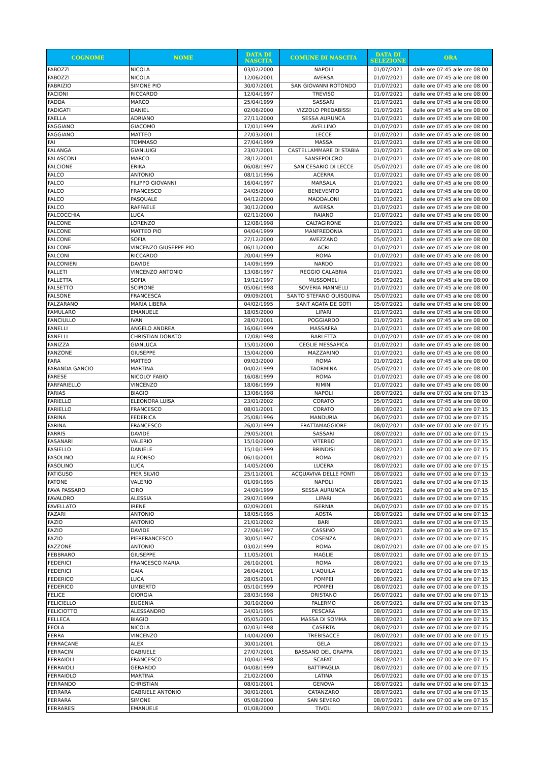| COGNOME | NOME | DATA DI NASCITA | COMUNE DI NASCITA | DATA DI SELEZIONE | ORA |
| --- | --- | --- | --- | --- | --- |
| FABOZZI | NICOLA | 03/02/2000 | NAPOLI | 01/07/2021 | dalle ore 07:45 alle ore 08:00 |
| FABOZZI | NICOLA | 12/06/2001 | AVERSA | 01/07/2021 | dalle ore 07:45 alle ore 08:00 |
| FABRIZIO | SIMONE PIO | 30/07/2001 | SAN GIOVANNI ROTONDO | 01/07/2021 | dalle ore 07:45 alle ore 08:00 |
| FACIONI | RICCARDO | 12/04/1997 | TREVISO | 01/07/2021 | dalle ore 07:45 alle ore 08:00 |
| FADDA | MARCO | 25/04/1999 | SASSARI | 01/07/2021 | dalle ore 07:45 alle ore 08:00 |
| FADIGATI | DANIEL | 02/06/2000 | VIZZOLO PREDABISSI | 01/07/2021 | dalle ore 07:45 alle ore 08:00 |
| FAELLA | ADRIANO | 27/11/2000 | SESSA AURUNCA | 01/07/2021 | dalle ore 07:45 alle ore 08:00 |
| FAGGIANO | GIACOMO | 17/01/1999 | AVELLINO | 01/07/2021 | dalle ore 07:45 alle ore 08:00 |
| FAGGIANO | MATTEO | 27/03/2001 | LECCE | 01/07/2021 | dalle ore 07:45 alle ore 08:00 |
| FAI | TOMMASO | 27/04/1999 | MASSA | 01/07/2021 | dalle ore 07:45 alle ore 08:00 |
| FALANGA | GIANLUIGI | 23/07/2001 | CASTELLAMMARE DI STABIA | 01/07/2021 | dalle ore 07:45 alle ore 08:00 |
| FALASCONI | MARCO | 28/12/2001 | SANSEPOLCRO | 01/07/2021 | dalle ore 07:45 alle ore 08:00 |
| FALCIONE | ERIKA | 06/08/1997 | SAN CESARIO DI LECCE | 05/07/2021 | dalle ore 07:45 alle ore 08:00 |
| FALCO | ANTONIO | 08/11/1996 | ACERRA | 01/07/2021 | dalle ore 07:45 alle ore 08:00 |
| FALCO | FILIPPO GIOVANNI | 16/04/1997 | MARSALA | 01/07/2021 | dalle ore 07:45 alle ore 08:00 |
| FALCO | FRANCESCO | 24/05/2000 | BENEVENTO | 01/07/2021 | dalle ore 07:45 alle ore 08:00 |
| FALCO | PASQUALE | 04/12/2000 | MADDALONI | 01/07/2021 | dalle ore 07:45 alle ore 08:00 |
| FALCO | RAFFAELE | 30/12/2000 | AVERSA | 01/07/2021 | dalle ore 07:45 alle ore 08:00 |
| FALCOCCHIA | LUCA | 02/11/2000 | RAIANO | 01/07/2021 | dalle ore 07:45 alle ore 08:00 |
| FALCONE | LORENZO | 12/08/1998 | CALTAGIRONE | 01/07/2021 | dalle ore 07:45 alle ore 08:00 |
| FALCONE | MATTEO PIO | 04/04/1999 | MANFREDONIA | 01/07/2021 | dalle ore 07:45 alle ore 08:00 |
| FALCONE | SOFIA | 27/12/2000 | AVEZZANO | 05/07/2021 | dalle ore 07:45 alle ore 08:00 |
| FALCONE | VINCENZO GIUSEPPE PIO | 06/11/2000 | ACRI | 01/07/2021 | dalle ore 07:45 alle ore 08:00 |
| FALCONI | RICCARDO | 20/04/1999 | ROMA | 01/07/2021 | dalle ore 07:45 alle ore 08:00 |
| FALCONIERI | DAVIDE | 14/09/1999 | NARDO | 01/07/2021 | dalle ore 07:45 alle ore 08:00 |
| FALLETI | VINCENZO ANTONIO | 13/08/1997 | REGGIO CALABRIA | 01/07/2021 | dalle ore 07:45 alle ore 08:00 |
| FALLETTA | SOFIA | 19/12/1997 | MUSSOMELI | 05/07/2021 | dalle ore 07:45 alle ore 08:00 |
| FALSETTO | SCIPIONE | 05/06/1998 | SOVERIA MANNELLI | 01/07/2021 | dalle ore 07:45 alle ore 08:00 |
| FALSONE | FRANCESCA | 09/09/2001 | SANTO STEFANO QUISQUINA | 05/07/2021 | dalle ore 07:45 alle ore 08:00 |
| FALZARANO | MARIA LIBERA | 04/02/1995 | SANT AGATA DE GOTI | 05/07/2021 | dalle ore 07:45 alle ore 08:00 |
| FAMULARO | EMANUELE | 18/05/2000 | LIPARI | 01/07/2021 | dalle ore 07:45 alle ore 08:00 |
| FANCIULLO | IVAN | 28/07/2001 | POGGIARDO | 01/07/2021 | dalle ore 07:45 alle ore 08:00 |
| FANELLI | ANGELO ANDREA | 16/06/1999 | MASSAFRA | 01/07/2021 | dalle ore 07:45 alle ore 08:00 |
| FANELLI | CHRISTIAN DONATO | 17/08/1998 | BARLETTA | 01/07/2021 | dalle ore 07:45 alle ore 08:00 |
| FANIZZA | GIANLUCA | 15/01/2000 | CEGLIE MESSAPICA | 01/07/2021 | dalle ore 07:45 alle ore 08:00 |
| FANZONE | GIUSEPPE | 15/04/2000 | MAZZARINO | 01/07/2021 | dalle ore 07:45 alle ore 08:00 |
| FARA | MATTEO | 09/03/2000 | ROMA | 01/07/2021 | dalle ore 07:45 alle ore 08:00 |
| FARANDA GANCIO | MARTINA | 04/02/1999 | TAORMINA | 05/07/2021 | dalle ore 07:45 alle ore 08:00 |
| FARESE | NICOLO' FABIO | 16/08/1999 | ROMA | 01/07/2021 | dalle ore 07:45 alle ore 08:00 |
| FARFARIELLO | VINCENZO | 18/06/1999 | RIMINI | 01/07/2021 | dalle ore 07:45 alle ore 08:00 |
| FARIAS | BIAGIO | 13/06/1998 | NAPOLI | 08/07/2021 | dalle ore 07:00 alle ore 07:15 |
| FARIELLO | ELEONORA LUISA | 23/01/2002 | CORATO | 05/07/2021 | dalle ore 07:45 alle ore 08:00 |
| FARIELLO | FRANCESCO | 08/01/2001 | CORATO | 08/07/2021 | dalle ore 07:00 alle ore 07:15 |
| FARINA | FEDERICA | 25/08/1996 | MANDURIA | 06/07/2021 | dalle ore 07:00 alle ore 07:15 |
| FARINA | FRANCESCO | 26/07/1999 | FRATTAMAGGIORE | 08/07/2021 | dalle ore 07:00 alle ore 07:15 |
| FARRIS | DAVIDE | 29/05/2001 | SASSARI | 08/07/2021 | dalle ore 07:00 alle ore 07:15 |
| FASANARI | VALERIO | 15/10/2000 | VITERBO | 08/07/2021 | dalle ore 07:00 alle ore 07:15 |
| FASIELLO | DANIELE | 15/10/1999 | BRINDISI | 08/07/2021 | dalle ore 07:00 alle ore 07:15 |
| FASOLINO | ALFONSO | 06/10/2001 | ROMA | 08/07/2021 | dalle ore 07:00 alle ore 07:15 |
| FASOLINO | LUCA | 14/05/2000 | LUCERA | 08/07/2021 | dalle ore 07:00 alle ore 07:15 |
| FATIGUSO | PIER SILVIO | 25/11/2001 | ACQUAVIVA DELLE FONTI | 08/07/2021 | dalle ore 07:00 alle ore 07:15 |
| FATONE | VALERIO | 01/09/1995 | NAPOLI | 08/07/2021 | dalle ore 07:00 alle ore 07:15 |
| FAVA PASSARO | CIRO | 24/09/1999 | SESSA AURUNCA | 08/07/2021 | dalle ore 07:00 alle ore 07:15 |
| FAVALORO | ALESSIA | 29/07/1999 | LIPARI | 06/07/2021 | dalle ore 07:00 alle ore 07:15 |
| FAVELLATO | IRENE | 02/09/2001 | ISERNIA | 06/07/2021 | dalle ore 07:00 alle ore 07:15 |
| FAZARI | ANTONIO | 18/05/1995 | AOSTA | 08/07/2021 | dalle ore 07:00 alle ore 07:15 |
| FAZIO | ANTONIO | 21/01/2002 | BARI | 08/07/2021 | dalle ore 07:00 alle ore 07:15 |
| FAZIO | DAVIDE | 27/06/1997 | CASSINO | 08/07/2021 | dalle ore 07:00 alle ore 07:15 |
| FAZIO | PIERFRANCESCO | 30/05/1997 | COSENZA | 08/07/2021 | dalle ore 07:00 alle ore 07:15 |
| FAZZONE | ANTONIO | 03/02/1999 | ROMA | 08/07/2021 | dalle ore 07:00 alle ore 07:15 |
| FEBBRARO | GIUSEPPE | 11/05/2001 | MAGLIE | 08/07/2021 | dalle ore 07:00 alle ore 07:15 |
| FEDERICI | FRANCESCO MARIA | 26/10/2001 | ROMA | 08/07/2021 | dalle ore 07:00 alle ore 07:15 |
| FEDERICI | GAIA | 26/04/2001 | L'AQUILA | 06/07/2021 | dalle ore 07:00 alle ore 07:15 |
| FEDERICO | LUCA | 28/05/2001 | POMPEI | 08/07/2021 | dalle ore 07:00 alle ore 07:15 |
| FEDERICO | UMBERTO | 05/10/1999 | POMPEI | 08/07/2021 | dalle ore 07:00 alle ore 07:15 |
| FELICE | GIORGIA | 28/03/1998 | ORISTANO | 06/07/2021 | dalle ore 07:00 alle ore 07:15 |
| FELICIELLO | EUGENIA | 30/10/2000 | PALERMO | 06/07/2021 | dalle ore 07:00 alle ore 07:15 |
| FELICIOTTO | ALESSANDRO | 24/01/1995 | PESCARA | 08/07/2021 | dalle ore 07:00 alle ore 07:15 |
| FELLECA | BIAGIO | 05/05/2001 | MASSA DI SOMMA | 08/07/2021 | dalle ore 07:00 alle ore 07:15 |
| FEOLA | NICOLA | 02/03/1998 | CASERTA | 08/07/2021 | dalle ore 07:00 alle ore 07:15 |
| FERRA | VINCENZO | 14/04/2000 | TREBISACCE | 08/07/2021 | dalle ore 07:00 alle ore 07:15 |
| FERRACANE | ALEX | 30/01/2001 | GELA | 08/07/2021 | dalle ore 07:00 alle ore 07:15 |
| FERRACIN | GABRIELE | 27/07/2001 | BASSANO DEL GRAPPA | 08/07/2021 | dalle ore 07:00 alle ore 07:15 |
| FERRAIOLI | FRANCESCO | 10/04/1998 | SCAFATI | 08/07/2021 | dalle ore 07:00 alle ore 07:15 |
| FERRAIOLI | GERARDO | 04/08/1999 | BATTIPAGLIA | 08/07/2021 | dalle ore 07:00 alle ore 07:15 |
| FERRAIOLO | MARTINA | 21/02/2000 | LATINA | 06/07/2021 | dalle ore 07:00 alle ore 07:15 |
| FERRANDO | CHRISTIAN | 08/01/2001 | GENOVA | 08/07/2021 | dalle ore 07:00 alle ore 07:15 |
| FERRARA | GABRIELE ANTONIO | 30/01/2001 | CATANZARO | 08/07/2021 | dalle ore 07:00 alle ore 07:15 |
| FERRARA | SIMONE | 05/08/2000 | SAN SEVERO | 08/07/2021 | dalle ore 07:00 alle ore 07:15 |
| FERRARESI | EMANUELE | 01/08/2000 | TIVOLI | 08/07/2021 | dalle ore 07:00 alle ore 07:15 |